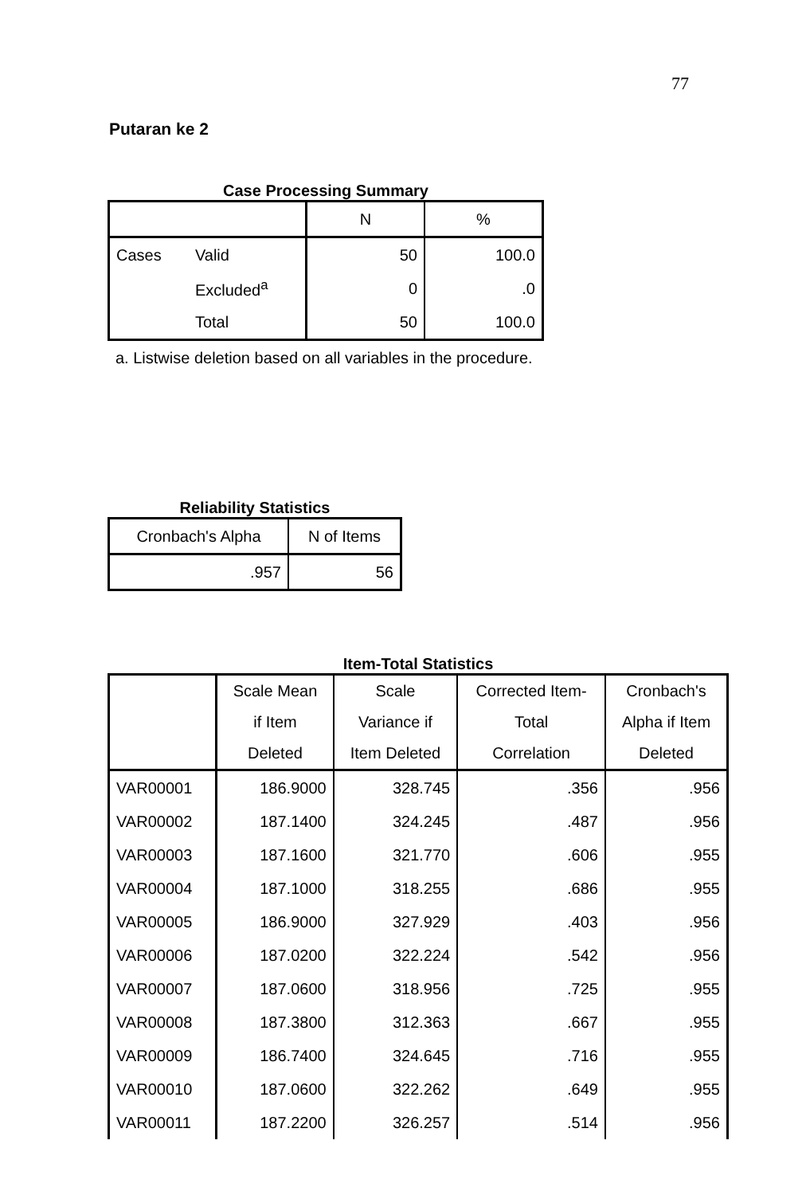77
Putaran ke 2
Case Processing Summary
| | | N | % |
| --- | --- | --- | --- |
| Cases | Valid | 50 | 100.0 |
| | Excluded<sup>a</sup> | 0 | .0 |
| | Total | 50 | 100.0 |
a. Listwise deletion based on all variables in the procedure.
Reliability Statistics
| Cronbach's Alpha | N of Items |
| --- | --- |
| .957 | 56 |
Item-Total Statistics
| | Scale Mean if Item Deleted | Scale Variance if Item Deleted | Corrected Item- Total Correlation | Cronbach's Alpha if Item Deleted |
| --- | --- | --- | --- | --- |
| VAR00001 | 186.9000 | 328.745 | .356 | .956 |
| VAR00002 | 187.1400 | 324.245 | .487 | .956 |
| VAR00003 | 187.1600 | 321.770 | .606 | .955 |
| VAR00004 | 187.1000 | 318.255 | .686 | .955 |
| VAR00005 | 186.9000 | 327.929 | .403 | .956 |
| VAR00006 | 187.0200 | 322.224 | .542 | .956 |
| VAR00007 | 187.0600 | 318.956 | .725 | .955 |
| VAR00008 | 187.3800 | 312.363 | .667 | .955 |
| VAR00009 | 186.7400 | 324.645 | .716 | .955 |
| VAR00010 | 187.0600 | 322.262 | .649 | .955 |
| VAR00011 | 187.2200 | 326.257 | .514 | .956 |